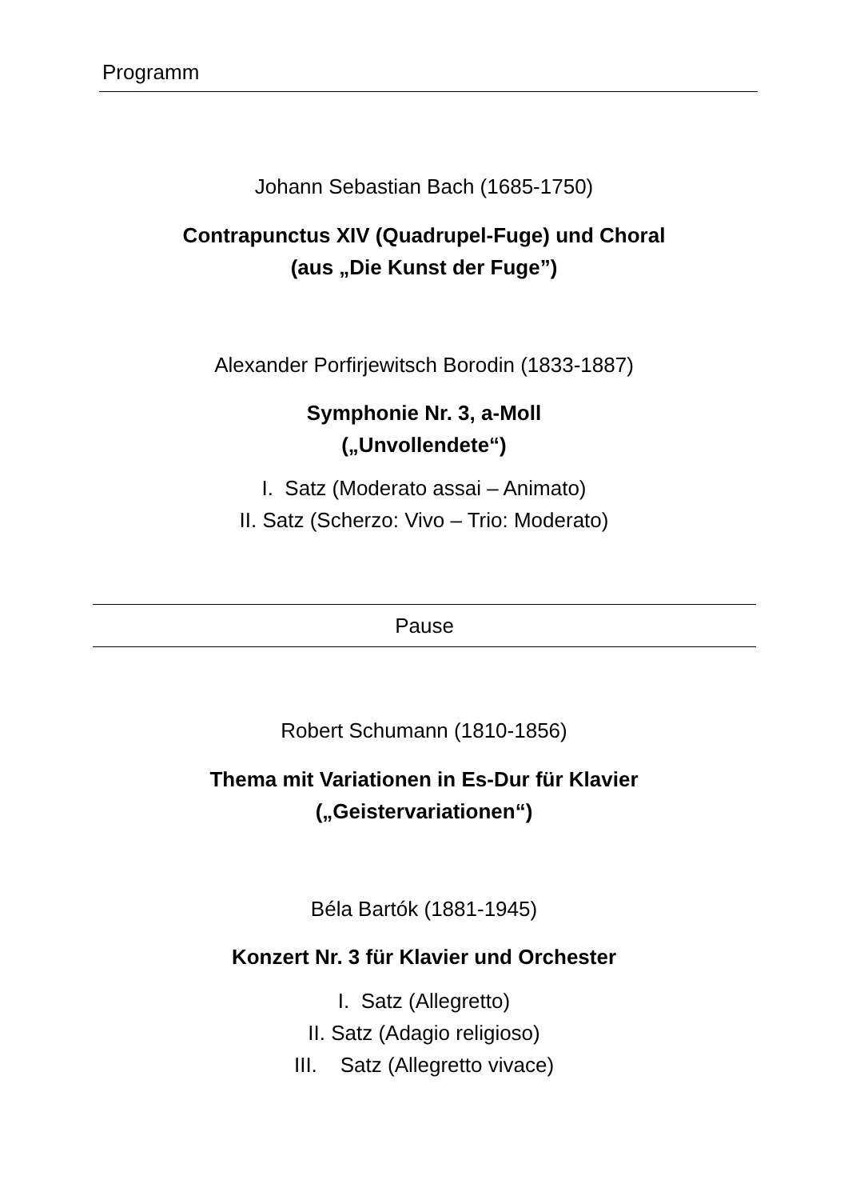Programm
Johann Sebastian Bach (1685-1750)
Contrapunctus XIV (Quadrupel-Fuge) und Choral
(aus „Die Kunst der Fuge”)
Alexander Porfirjewitsch Borodin (1833-1887)
Symphonie Nr. 3, a-Moll
(„Unvollendete“)
I. Satz (Moderato assai – Animato)
II. Satz (Scherzo: Vivo – Trio: Moderato)
Pause
Robert Schumann (1810-1856)
Thema mit Variationen in Es-Dur für Klavier
(„Geistervariationen“)
Béla Bartók (1881-1945)
Konzert Nr. 3 für Klavier und Orchester
I. Satz (Allegretto)
II. Satz (Adagio religioso)
III. Satz (Allegretto vivace)